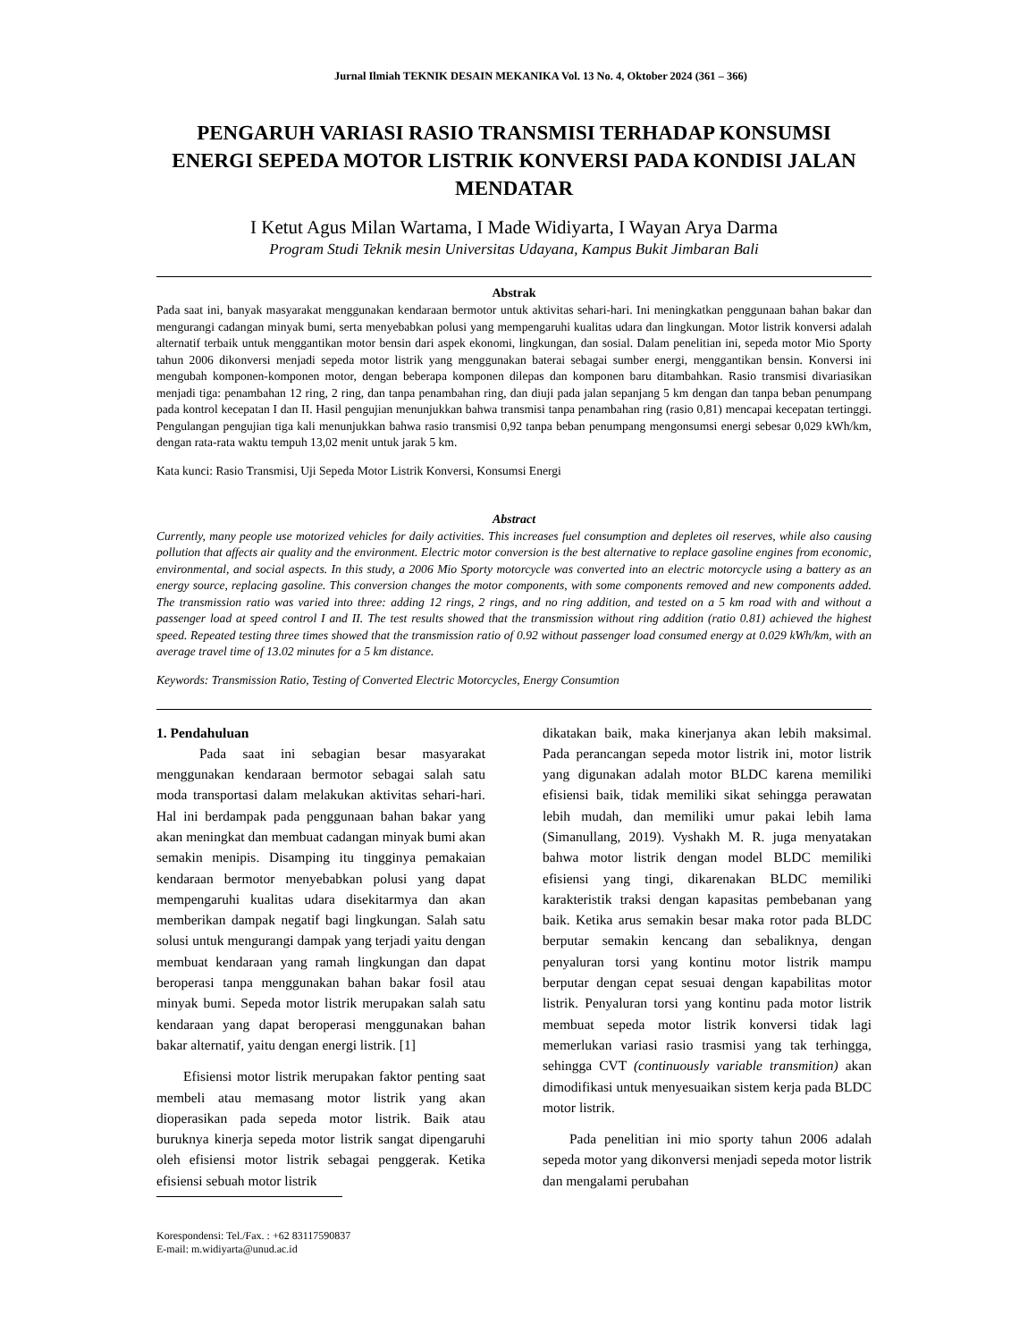Jurnal Ilmiah TEKNIK DESAIN MEKANIKA Vol. 13 No. 4, Oktober 2024 (361 – 366)
PENGARUH VARIASI RASIO TRANSMISI TERHADAP KONSUMSI ENERGI SEPEDA MOTOR LISTRIK KONVERSI PADA KONDISI JALAN MENDATAR
I Ketut Agus Milan Wartama, I Made Widiyarta, I Wayan Arya Darma
Program Studi Teknik mesin Universitas Udayana, Kampus Bukit Jimbaran Bali
Abstrak
Pada saat ini, banyak masyarakat menggunakan kendaraan bermotor untuk aktivitas sehari-hari. Ini meningkatkan penggunaan bahan bakar dan mengurangi cadangan minyak bumi, serta menyebabkan polusi yang mempengaruhi kualitas udara dan lingkungan. Motor listrik konversi adalah alternatif terbaik untuk menggantikan motor bensin dari aspek ekonomi, lingkungan, dan sosial. Dalam penelitian ini, sepeda motor Mio Sporty tahun 2006 dikonversi menjadi sepeda motor listrik yang menggunakan baterai sebagai sumber energi, menggantikan bensin. Konversi ini mengubah komponen-komponen motor, dengan beberapa komponen dilepas dan komponen baru ditambahkan. Rasio transmisi divariasikan menjadi tiga: penambahan 12 ring, 2 ring, dan tanpa penambahan ring, dan diuji pada jalan sepanjang 5 km dengan dan tanpa beban penumpang pada kontrol kecepatan I dan II. Hasil pengujian menunjukkan bahwa transmisi tanpa penambahan ring (rasio 0,81) mencapai kecepatan tertinggi. Pengulangan pengujian tiga kali menunjukkan bahwa rasio transmisi 0,92 tanpa beban penumpang mengonsumsi energi sebesar 0,029 kWh/km, dengan rata-rata waktu tempuh 13,02 menit untuk jarak 5 km.
Kata kunci: Rasio Transmisi, Uji Sepeda Motor Listrik Konversi, Konsumsi Energi
Abstract
Currently, many people use motorized vehicles for daily activities. This increases fuel consumption and depletes oil reserves, while also causing pollution that affects air quality and the environment. Electric motor conversion is the best alternative to replace gasoline engines from economic, environmental, and social aspects. In this study, a 2006 Mio Sporty motorcycle was converted into an electric motorcycle using a battery as an energy source, replacing gasoline. This conversion changes the motor components, with some components removed and new components added. The transmission ratio was varied into three: adding 12 rings, 2 rings, and no ring addition, and tested on a 5 km road with and without a passenger load at speed control I and II. The test results showed that the transmission without ring addition (ratio 0.81) achieved the highest speed. Repeated testing three times showed that the transmission ratio of 0.92 without passenger load consumed energy at 0.029 kWh/km, with an average travel time of 13.02 minutes for a 5 km distance.
Keywords: Transmission Ratio, Testing of Converted Electric Motorcycles, Energy Consumtion
1. Pendahuluan
Pada saat ini sebagian besar masyarakat menggunakan kendaraan bermotor sebagai salah satu moda transportasi dalam melakukan aktivitas sehari-hari. Hal ini berdampak pada penggunaan bahan bakar yang akan meningkat dan membuat cadangan minyak bumi akan semakin menipis. Disamping itu tingginya pemakaian kendaraan bermotor menyebabkan polusi yang dapat mempengaruhi kualitas udara disekitarmya dan akan memberikan dampak negatif bagi lingkungan. Salah satu solusi untuk mengurangi dampak yang terjadi yaitu dengan membuat kendaraan yang ramah lingkungan dan dapat beroperasi tanpa menggunakan bahan bakar fosil atau minyak bumi. Sepeda motor listrik merupakan salah satu kendaraan yang dapat beroperasi menggunakan bahan bakar alternatif, yaitu dengan energi listrik. [1]
Efisiensi motor listrik merupakan faktor penting saat membeli atau memasang motor listrik yang akan dioperasikan pada sepeda motor listrik. Baik atau buruknya kinerja sepeda motor listrik sangat dipengaruhi oleh efisiensi motor listrik sebagai penggerak. Ketika efisiensi sebuah motor listrik
Korespondensi: Tel./Fax. : +62 83117590837
E-mail: m.widiyarta@unud.ac.id
dikatakan baik, maka kinerjanya akan lebih maksimal. Pada perancangan sepeda motor listrik ini, motor listrik yang digunakan adalah motor BLDC karena memiliki efisiensi baik, tidak memiliki sikat sehingga perawatan lebih mudah, dan memiliki umur pakai lebih lama (Simanullang, 2019). Vyshakh M. R. juga menyatakan bahwa motor listrik dengan model BLDC memiliki efisiensi yang tingi, dikarenakan BLDC memiliki karakteristik traksi dengan kapasitas pembebanan yang baik. Ketika arus semakin besar maka rotor pada BLDC berputar semakin kencang dan sebaliknya, dengan penyaluran torsi yang kontinu motor listrik mampu berputar dengan cepat sesuai dengan kapabilitas motor listrik. Penyaluran torsi yang kontinu pada motor listrik membuat sepeda motor listrik konversi tidak lagi memerlukan variasi rasio trasmisi yang tak terhingga, sehingga CVT (continuously variable transmition) akan dimodifikasi untuk menyesuaikan sistem kerja pada BLDC motor listrik.
Pada penelitian ini mio sporty tahun 2006 adalah sepeda motor yang dikonversi menjadi sepeda motor listrik dan mengalami perubahan